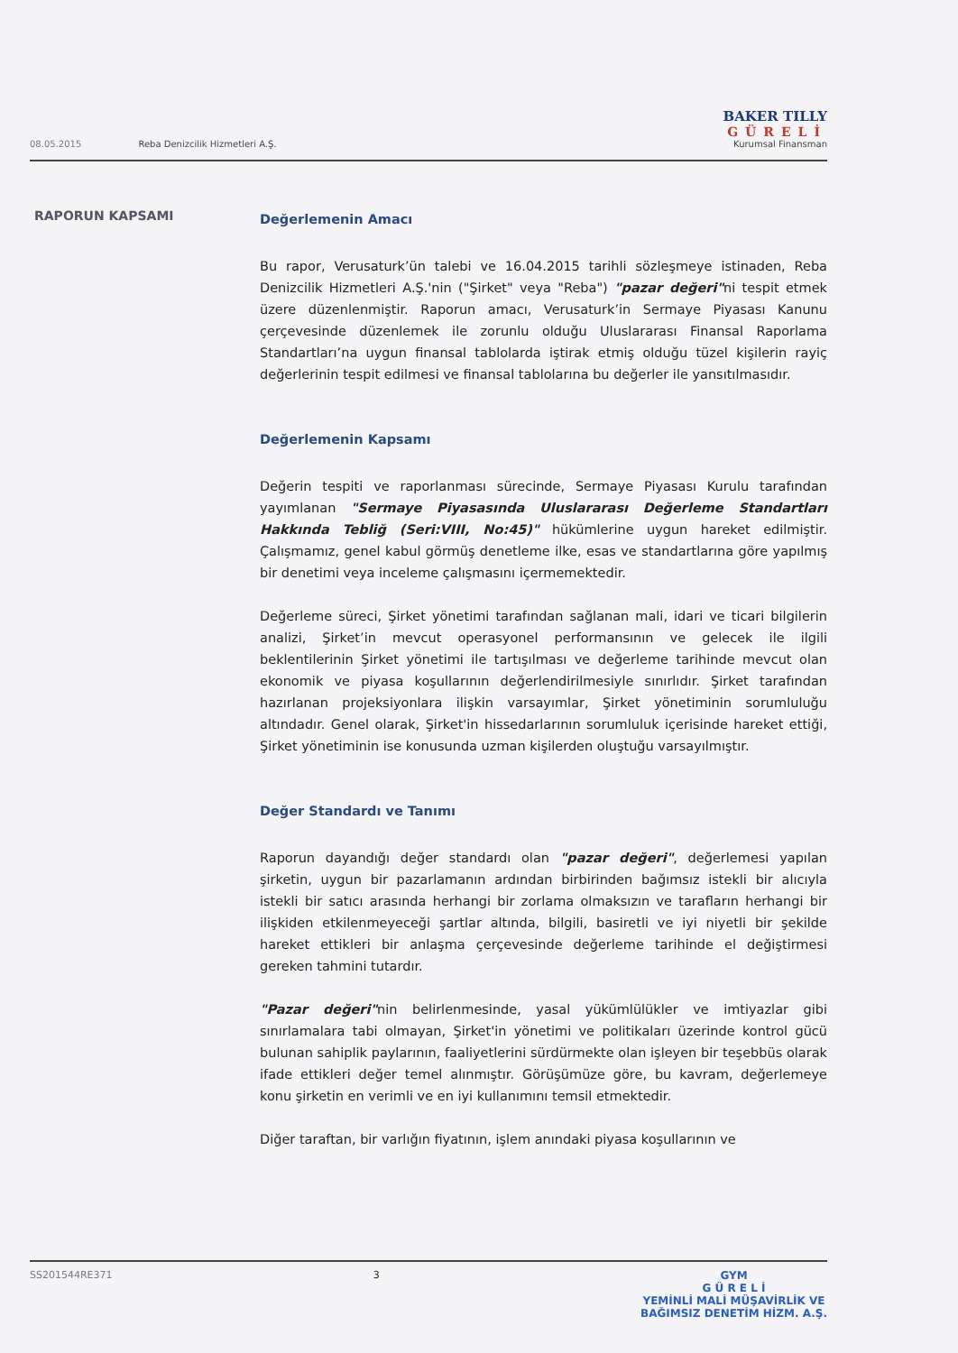08.05.2015 Reba Denizcilik Hizmetleri A.Ş.
BAKER TILLY
GÜRELİ
Kurumsal Finansman
RAPORUN KAPSAMI
Değerlemenin Amacı
Bu rapor, Verusaturk’ün talebi ve 16.04.2015 tarihli sözleşmeye istinaden, Reba Denizcilik Hizmetleri A.Ş.'nin ("Şirket" veya "Reba") "pazar değeri"ni tespit etmek üzere düzenlenmiştir. Raporun amacı, Verusaturk’in Sermaye Piyasası Kanunu çerçevesinde düzenlemek ile zorunlu olduğu Uluslararası Finansal Raporlama Standartları’na uygun finansal tablolarda iştirak etmiş olduğu tüzel kişilerin rayiç değerlerinin tespit edilmesi ve finansal tablolarına bu değerler ile yansıtılmasıdır.
Değerlemenin Kapsamı
Değerin tespiti ve raporlanması sürecinde, Sermaye Piyasası Kurulu tarafından yayımlanan "Sermaye Piyasasında Uluslararası Değerleme Standartları Hakkında Tebliğ (Seri:VIII, No:45)" hükümlerine uygun hareket edilmiştir. Çalışmamız, genel kabul görmüş denetleme ilke, esas ve standartlarına göre yapılmış bir denetimi veya inceleme çalışmasını içermemektedir.
Değerleme süreci, Şirket yönetimi tarafından sağlanan mali, idari ve ticari bilgilerin analizi, Şirket’in mevcut operasyonel performansının ve gelecek ile ilgili beklentilerinin Şirket yönetimi ile tartışılması ve değerleme tarihinde mevcut olan ekonomik ve piyasa koşullarının değerlendirilmesiyle sınırlıdır. Şirket tarafından hazırlanan projeksiyonlara ilişkin varsayımlar, Şirket yönetiminin sorumluluğu altındadır. Genel olarak, Şirket'in hissedarlarının sorumluluk içerisinde hareket ettiği, Şirket yönetiminin ise konusunda uzman kişilerden oluştuğu varsayılmıştır.
Değer Standardı ve Tanımı
Raporun dayandığı değer standardı olan "pazar değeri", değerlemesi yapılan şirketin, uygun bir pazarlamanın ardından birbirinden bağımsız istekli bir alıcıyla istekli bir satıcı arasında herhangi bir zorlama olmaksızın ve tarafların herhangi bir ilişkiden etkilenmeyeceği şartlar altında, bilgili, basiretli ve iyi niyetli bir şekilde hareket ettikleri bir anlaşma çerçevesinde değerleme tarihinde el değiştirmesi gereken tahmini tutardır.
"Pazar değeri"nin belirlenmesinde, yasal yükümlülükler ve imtiyazlar gibi sınırlamalara tabi olmayan, Şirket'in yönetimi ve politikaları üzerinde kontrol gücü bulunan sahiplik paylarının, faaliyetlerini sürdürmekte olan işleyen bir teşebbüs olarak ifade ettikleri değer temel alınmıştır. Görüşümüze göre, bu kavram, değerlemeye konu şirketin en verimli ve en iyi kullanımını temsil etmektedir.
Diğer taraftan, bir varlığın fiyatının, işlem anındaki piyasa koşullarının ve
SS201544RE371 3 GYM
G Ü R E L İ
YEMİNLİ MALİ MÜŞAVİRLİK VE
BAĞIMSIZ DENETİM HİZM. A.Ş.